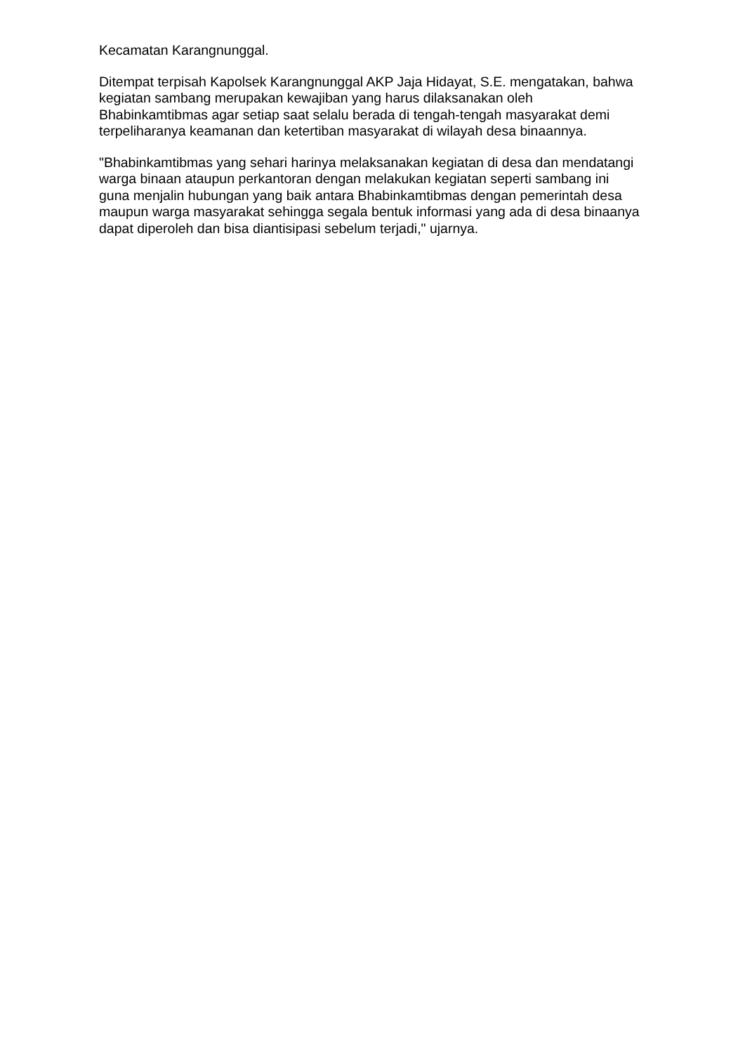Kecamatan Karangnunggal.
Ditempat terpisah Kapolsek Karangnunggal AKP Jaja Hidayat, S.E. mengatakan, bahwa kegiatan sambang merupakan kewajiban yang harus dilaksanakan oleh Bhabinkamtibmas agar setiap saat selalu berada di tengah-tengah masyarakat demi terpeliharanya keamanan dan ketertiban masyarakat di wilayah desa binaannya.
"Bhabinkamtibmas yang sehari harinya melaksanakan kegiatan di desa dan mendatangi warga binaan ataupun perkantoran dengan melakukan kegiatan seperti sambang ini guna menjalin hubungan yang baik antara Bhabinkamtibmas dengan pemerintah desa maupun warga masyarakat sehingga segala bentuk informasi yang ada di desa binaanya dapat diperoleh dan bisa diantisipasi sebelum terjadi," ujarnya.